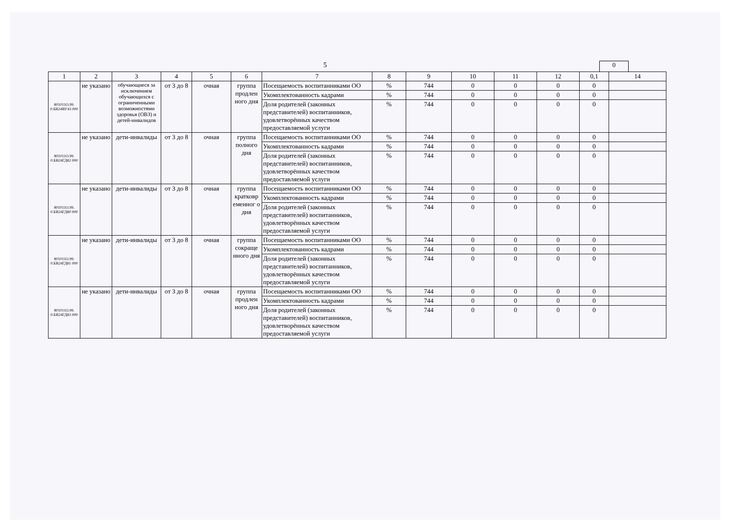5 0
| 1 | 2 | 3 | 4 | 5 | 6 | 7 | 8 | 9 | 10 | 11 | 12 | 0,1 | 14 |
| --- | --- | --- | --- | --- | --- | --- | --- | --- | --- | --- | --- | --- | --- |
| 801011О.99. 0.БВ24ВУ43 000 | не указано | обучающиеся за исключением обучающихся с ограниченными возможностями здоровья (ОВЗ) и детей-инвалидов | от 3 до 8 | очная | группа продлен ного дня | Посещаемость воспитанниками ОО | % | 744 | 0 | 0 | 0 | 0 | |
| | | | | | | Укомплектованность кадрами | % | 744 | 0 | 0 | 0 | 0 | |
| | | | | | | Доля родителей (законных представителей) воспитанников, удовлетворённых качеством предоставляемой услуги | % | 744 | 0 | 0 | 0 | 0 | |
| 801011О.99. 0.БВ24ГД82 000 | не указано | дети-инвалиды | от 3 до 8 | очная | группа полного дня | Посещаемость воспитанниками ОО | % | 744 | 0 | 0 | 0 | 0 | |
| | | | | | | Укомплектованность кадрами | % | 744 | 0 | 0 | 0 | 0 | |
| | | | | | | Доля родителей (законных представителей) воспитанников, удовлетворённых качеством предоставляемой услуги | % | 744 | 0 | 0 | 0 | 0 | |
| 801011О.99. 0.БВ24ГД80 000 | не указано | дети-инвалиды | от 3 до 8 | очная | группа кратковр еменног о дня | Посещаемость воспитанниками ОО | % | 744 | 0 | 0 | 0 | 0 | |
| | | | | | | Укомплектованность кадрами | % | 744 | 0 | 0 | 0 | 0 | |
| | | | | | | Доля родителей (законных представителей) воспитанников, удовлетворённых качеством предоставляемой услуги | % | 744 | 0 | 0 | 0 | 0 | |
| 801011О.99. 0.БВ24ГД81 000 | не указано | дети-инвалиды | от 3 до 8 | очная | группа сокраще нного дня | Посещаемость воспитанниками ОО | % | 744 | 0 | 0 | 0 | 0 | |
| | | | | | | Укомплектованность кадрами | % | 744 | 0 | 0 | 0 | 0 | |
| | | | | | | Доля родителей (законных представителей) воспитанников, удовлетворённых качеством предоставляемой услуги | % | 744 | 0 | 0 | 0 | 0 | |
| 801011О.99. 0.БВ24ГД83 000 | не указано | дети-инвалиды | от 3 до 8 | очная | группа продлен ного дня | Посещаемость воспитанниками ОО | % | 744 | 0 | 0 | 0 | 0 | |
| | | | | | | Укомплектованность кадрами | % | 744 | 0 | 0 | 0 | 0 | |
| | | | | | | Доля родителей (законных представителей) воспитанников, удовлетворённых качеством предоставляемой услуги | % | 744 | 0 | 0 | 0 | 0 | |